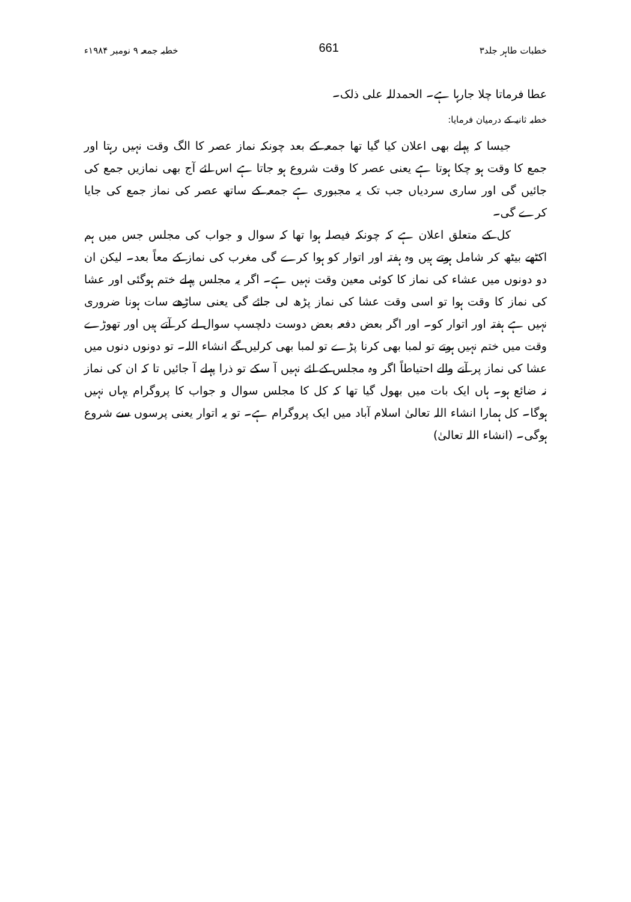خطبات طاہر جلد۳ 661 خطبہ جمعہ ۹ نومبر ۱۹۸۴ء
عطا فرماتا چلا جارہا ہے۔ الحمدللہ علی ذلک۔
خطبہ ثانیہ کے درمیان فرمایا:
جیسا کہ پہلے بھی اعلان کیا گیا تھا جمعہ کے بعد چونکہ نماز عصر کا الگ وقت نہیں رہتا اور جمع کا وقت ہو چکا ہوتا ہے یعنی عصر کا وقت شروع ہو جاتا ہے اس لئے آج بھی نمازیں جمع کی جائیں گی اور ساری سردیاں جب تک یہ مجبوری ہے جمعہ کے ساتھ عصر کی نماز جمع کی جایا کرے گی۔
کل کے متعلق اعلان ہے کہ چونکہ فیصلہ ہوا تھا کہ سوال و جواب کی مجلس جس میں ہم اکٹھے بیٹھ کر شامل ہوتے ہیں وہ ہفتہ اور اتوار کو ہوا کرے گی مغرب کی نماز کے معاً بعد۔ لیکن ان دو دونوں میں عشاء کی نماز کا کوئی معین وقت نہیں ہے۔ اگر یہ مجلس پہلے ختم ہوگئی اور عشا کی نماز کا وقت ہوا تو اسی وقت عشا کی نماز پڑھ لی جائے گی یعنی ساڑھے سات ہونا ضروری نہیں ہے ہفتہ اور اتوار کو۔ اور اگر بعض دفعہ بعض دوست دلچسپ سوال لے کر آتے ہیں اور تھوڑے وقت میں ختم نہیں ہوتے تو لمبا بھی کرنا پڑے تو لمبا بھی کرلیں گے انشاء اللہ۔ تو دونوں دنوں میں عشا کی نماز پر آنے والے احتیاطاً اگر وہ مجلس کے لئے نہیں آ سکے تو ذرا پہلے آ جائیں تا کہ ان کی نماز نہ ضائع ہو۔ ہاں ایک بات میں بھول گیا تھا کہ کل کا مجلس سوال و جواب کا پروگرام یہاں نہیں ہوگا۔ کل ہمارا انشاء اللہ تعالیٰ اسلام آباد میں ایک پروگرام ہے۔ تو یہ اتوار یعنی پرسوں سے شروع ہوگی۔ (انشاء اللہ تعالیٰ)